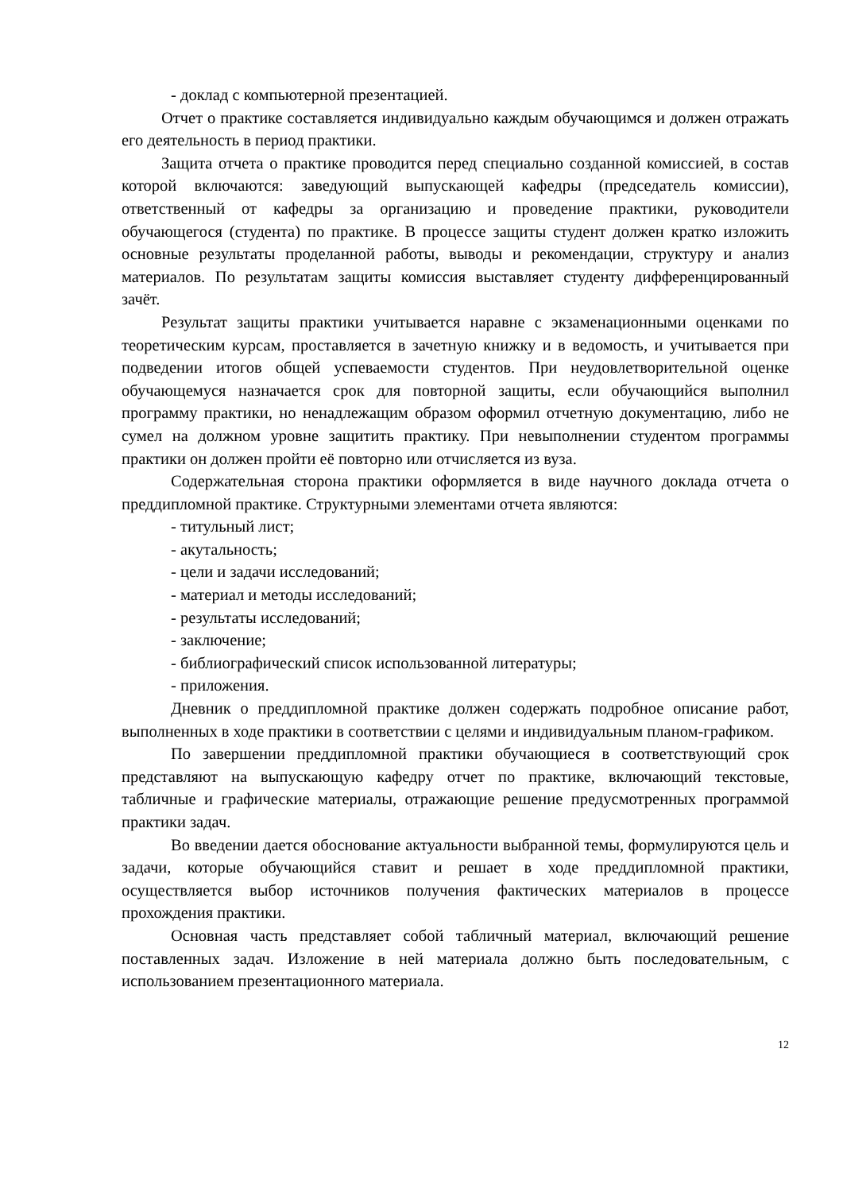- доклад с компьютерной презентацией.
Отчет о практике составляется индивидуально каждым обучающимся и должен отражать его деятельность в период практики.
Защита отчета о практике проводится перед специально созданной комиссией, в состав которой включаются: заведующий выпускающей кафедры (председатель комиссии), ответственный от кафедры за организацию и проведение практики, руководители обучающегося (студента) по практике. В процессе защиты студент должен кратко изложить основные результаты проделанной работы, выводы и рекомендации, структуру и анализ материалов. По результатам защиты комиссия выставляет студенту дифференцированный зачёт.
Результат защиты практики учитывается наравне с экзаменационными оценками по теоретическим курсам, проставляется в зачетную книжку и в ведомость, и учитывается при подведении итогов общей успеваемости студентов. При неудовлетворительной оценке обучающемуся назначается срок для повторной защиты, если обучающийся выполнил программу практики, но ненадлежащим образом оформил отчетную документацию, либо не сумел на должном уровне защитить практику. При невыполнении студентом программы практики он должен пройти её повторно или отчисляется из вуза.
Содержательная сторона практики оформляется в виде научного доклада отчета о преддипломной практике. Структурными элементами отчета являются:
- титульный лист;
- акутальность;
- цели и задачи исследований;
- материал и методы исследований;
- результаты исследований;
- заключение;
- библиографический список использованной литературы;
- приложения.
Дневник о преддипломной практике должен содержать подробное описание работ, выполненных в ходе практики в соответствии с целями и индивидуальным планом-графиком.
По завершении преддипломной практики обучающиеся в соответствующий срок представляют на выпускающую кафедру отчет по практике, включающий текстовые, табличные и графические материалы, отражающие решение предусмотренных программой практики задач.
Во введении дается обоснование актуальности выбранной темы, формулируются цель и задачи, которые обучающийся ставит и решает в ходе преддипломной практики, осуществляется выбор источников получения фактических материалов в процессе прохождения практики.
Основная часть представляет собой табличный материал, включающий решение поставленных задач. Изложение в ней материала должно быть последовательным, с использованием презентационного материала.
12